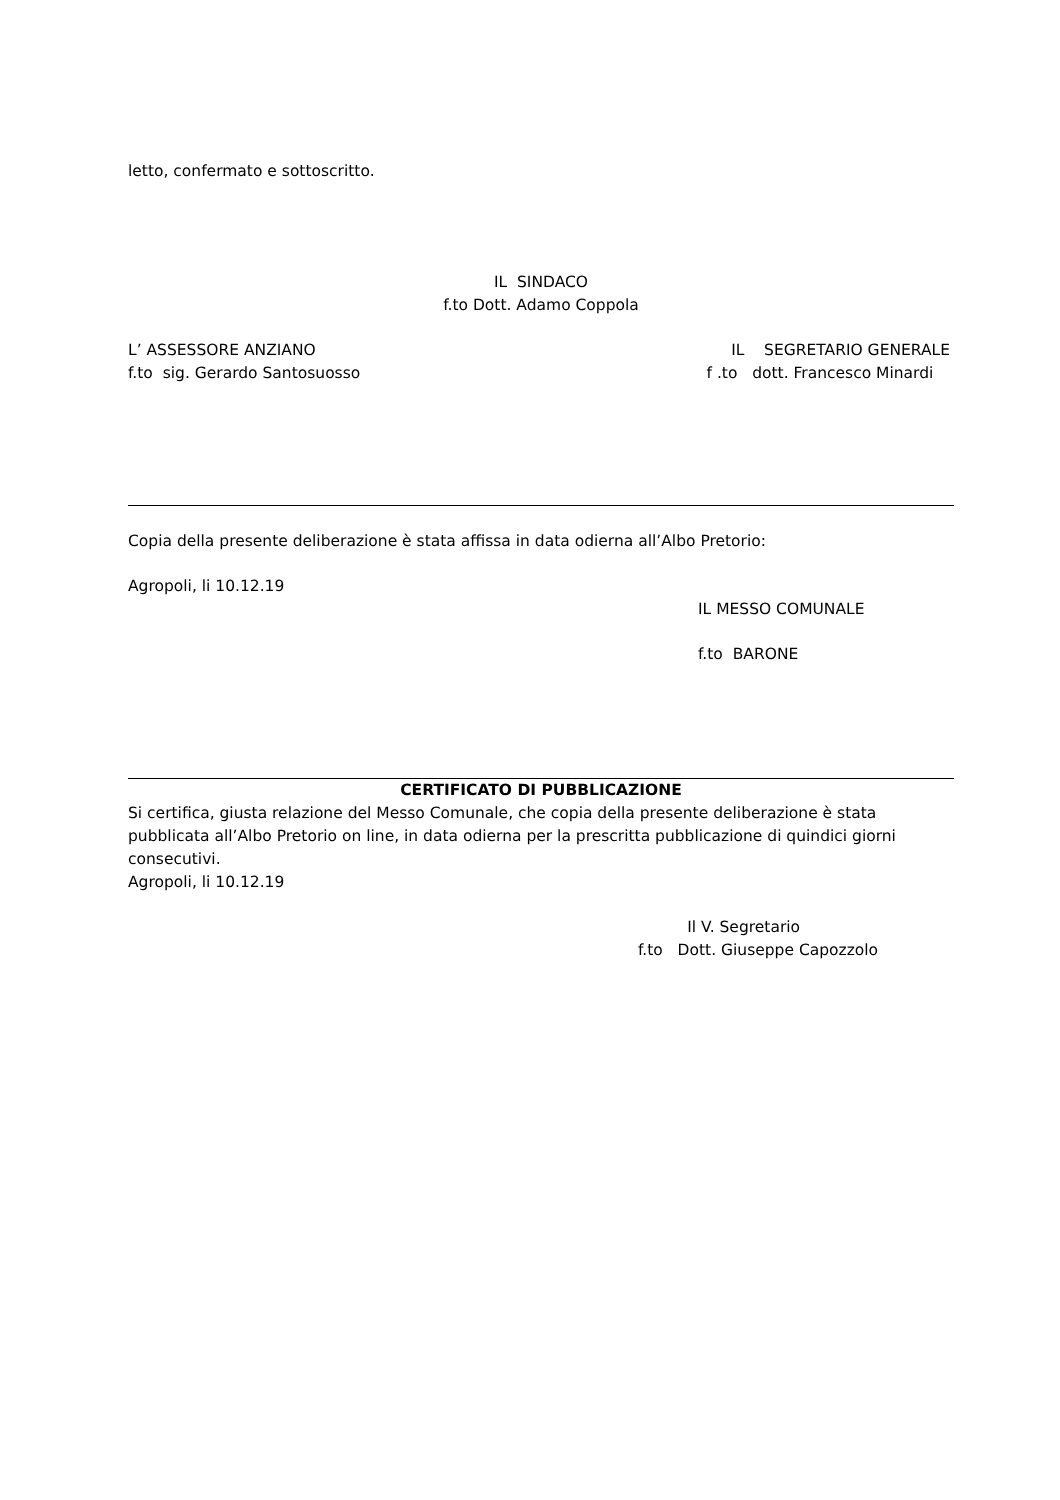letto, confermato e sottoscritto.
IL SINDACO
f.to Dott. Adamo Coppola
L’ ASSESSORE ANZIANO
f.to sig. Gerardo Santosuosso
IL SEGRETARIO GENERALE
f .to dott. Francesco Minardi
Copia della presente deliberazione è stata affissa in data odierna all’Albo Pretorio:
Agropoli, li 10.12.19
IL MESSO COMUNALE
f.to BARONE
CERTIFICATO DI PUBBLICAZIONE
Si certifica, giusta relazione del Messo Comunale, che copia della presente deliberazione è stata pubblicata all’Albo Pretorio on line, in data odierna per la prescritta pubblicazione di quindici giorni consecutivi.
Agropoli, li 10.12.19
Il V. Segretario
f.to Dott. Giuseppe Capozzolo